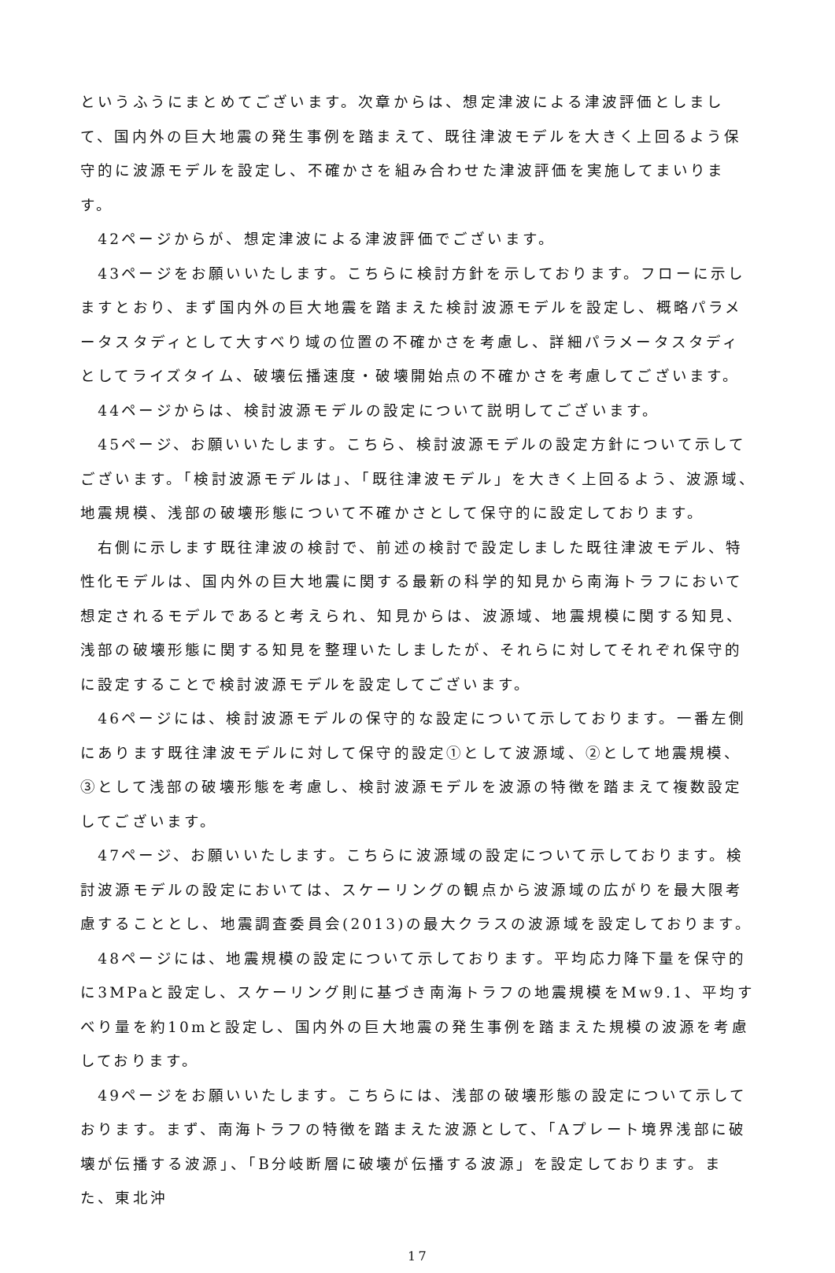というふうにまとめてございます。次章からは、想定津波による津波評価としまして、国内外の巨大地震の発生事例を踏まえて、既往津波モデルを大きく上回るよう保守的に波源モデルを設定し、不確かさを組み合わせた津波評価を実施してまいります。
　42ページからが、想定津波による津波評価でございます。
　43ページをお願いいたします。こちらに検討方針を示しております。フローに示しますとおり、まず国内外の巨大地震を踏まえた検討波源モデルを設定し、概略パラメータスタディとして大すべり域の位置の不確かさを考慮し、詳細パラメータスタディとしてライズタイム、破壊伝播速度・破壊開始点の不確かさを考慮してございます。
　44ページからは、検討波源モデルの設定について説明してございます。
　45ページ、お願いいたします。こちら、検討波源モデルの設定方針について示してございます。「検討波源モデルは」、「既往津波モデル」を大きく上回るよう、波源域、地震規模、浅部の破壊形態について不確かさとして保守的に設定しております。
　右側に示します既往津波の検討で、前述の検討で設定しました既往津波モデル、特性化モデルは、国内外の巨大地震に関する最新の科学的知見から南海トラフにおいて想定されるモデルであると考えられ、知見からは、波源域、地震規模に関する知見、浅部の破壊形態に関する知見を整理いたしましたが、それらに対してそれぞれ保守的に設定することで検討波源モデルを設定してございます。
　46ページには、検討波源モデルの保守的な設定について示しております。一番左側にあります既往津波モデルに対して保守的設定①として波源域、②として地震規模、③として浅部の破壊形態を考慮し、検討波源モデルを波源の特徴を踏まえて複数設定してございます。
　47ページ、お願いいたします。こちらに波源域の設定について示しております。検討波源モデルの設定においては、スケーリングの観点から波源域の広がりを最大限考慮することとし、地震調査委員会(2013)の最大クラスの波源域を設定しております。
　48ページには、地震規模の設定について示しております。平均応力降下量を保守的に3MPaと設定し、スケーリング則に基づき南海トラフの地震規模をMw9.1、平均すべり量を約10mと設定し、国内外の巨大地震の発生事例を踏まえた規模の波源を考慮しております。
　49ページをお願いいたします。こちらには、浅部の破壊形態の設定について示しております。まず、南海トラフの特徴を踏まえた波源として、「Aプレート境界浅部に破壊が伝播する波源」、「B分岐断層に破壊が伝播する波源」を設定しております。また、東北沖
17